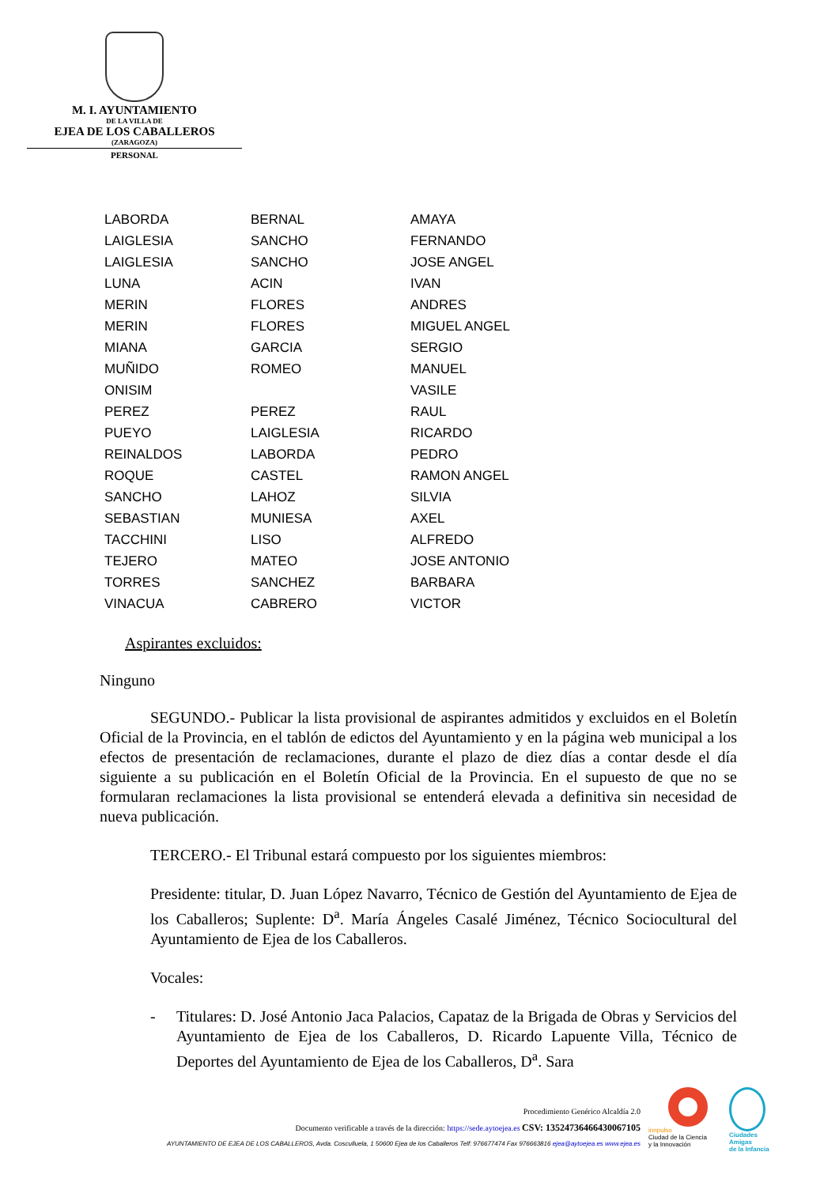M. I. AYUNTAMIENTO
DE LA VILLA DE
EJEA DE LOS CABALLEROS
(ZARAGOZA)
PERSONAL
| LABORDA | BERNAL | AMAYA |
| LAIGLESIA | SANCHO | FERNANDO |
| LAIGLESIA | SANCHO | JOSE ANGEL |
| LUNA | ACIN | IVAN |
| MERIN | FLORES | ANDRES |
| MERIN | FLORES | MIGUEL ANGEL |
| MIANA | GARCIA | SERGIO |
| MUÑIDO | ROMEO | MANUEL |
| ONISIM | | VASILE |
| PEREZ | PEREZ | RAUL |
| PUEYO | LAIGLESIA | RICARDO |
| REINALDOS | LABORDA | PEDRO |
| ROQUE | CASTEL | RAMON ANGEL |
| SANCHO | LAHOZ | SILVIA |
| SEBASTIAN | MUNIESA | AXEL |
| TACCHINI | LISO | ALFREDO |
| TEJERO | MATEO | JOSE ANTONIO |
| TORRES | SANCHEZ | BARBARA |
| VINACUA | CABRERO | VICTOR |
Aspirantes excluidos:
Ninguno
SEGUNDO.- Publicar la lista provisional de aspirantes admitidos y excluidos en el Boletín Oficial de la Provincia, en el tablón de edictos del Ayuntamiento y en la página web municipal a los efectos de presentación de reclamaciones, durante el plazo de diez días a contar desde el día siguiente a su publicación en el Boletín Oficial de la Provincia. En el supuesto de que no se formularan reclamaciones la lista provisional se entenderá elevada a definitiva sin necesidad de nueva publicación.
TERCERO.- El Tribunal estará compuesto por los siguientes miembros:
Presidente: titular, D. Juan López Navarro, Técnico de Gestión del Ayuntamiento de Ejea de los Caballeros; Suplente: D<sup>a</sup>. María Ángeles Casalé Jiménez, Técnico Sociocultural del Ayuntamiento de Ejea de los Caballeros.
Vocales:
- Titulares: D. José Antonio Jaca Palacios, Capataz de la Brigada de Obras y Servicios del Ayuntamiento de Ejea de los Caballeros, D. Ricardo Lapuente Villa, Técnico de Deportes del Ayuntamiento de Ejea de los Caballeros, D<sup>a</sup>. Sara
Procedimiento Genérico Alcaldía 2.0
Documento verificable a través de la dirección: https://sede.aytoejea.es CSV: 13524736466430067105
AYUNTAMIENTO DE EJEA DE LOS CABALLEROS, Avda. Cosculluela, 1 50600 Ejea de los Caballeros Telf: 976677474 Fax 976663816 ejea@aytoejea.es www.ejea.es
innpulso
Ciudad de la Ciencia
y la Innovación
Ciudades
Amigas
de la Infancia